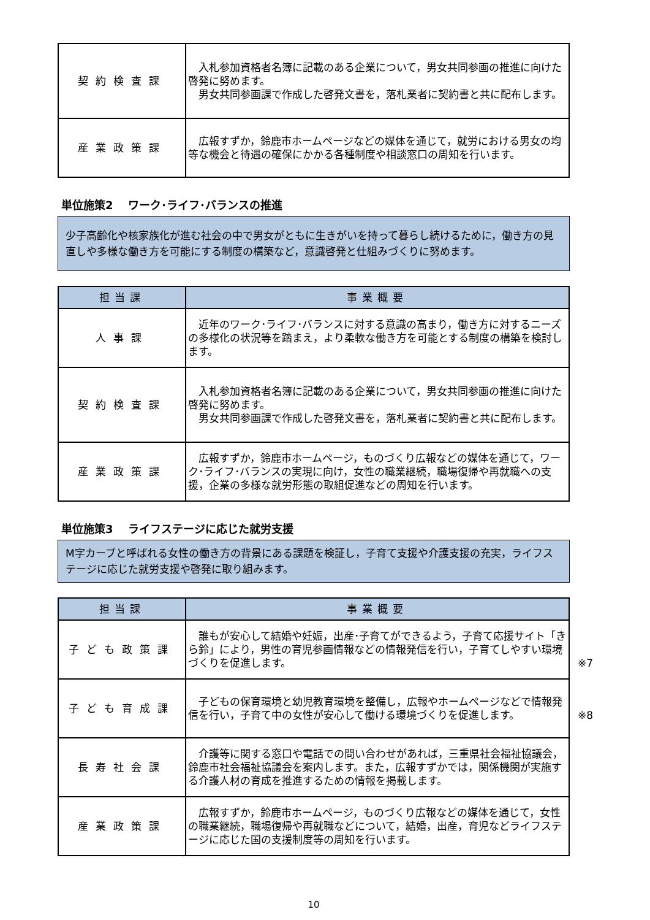| 契約検査課 | 入札参加資格者名簿に記載のある企業について，男女共同参画の推進に向けた啓発に努めます。 男女共同参画課で作成した啓発文書を，落札業者に契約書と共に配布します。 |
| 産業政策課 | 広報すずか，鈴鹿市ホームページなどの媒体を通じて，就労における男女の均等な機会と待遇の確保にかかる各種制度や相談窓口の周知を行います。 |
単位施策2　 ワーク･ライフ･バランスの推進
少子高齢化や核家族化が進む社会の中で男女がともに生きがいを持って暮らし続けるために，働き方の見直しや多様な働き方を可能にする制度の構築など，意識啓発と仕組みづくりに努めます。
| 担当課 | 事業概要 |
| --- | --- |
| 人事課 | 近年のワーク･ライフ･バランスに対する意識の高まり，働き方に対するニーズの多様化の状況等を踏まえ，より柔軟な働き方を可能とする制度の構築を検討します。 |
| 契約検査課 | 入札参加資格者名簿に記載のある企業について，男女共同参画の推進に向けた啓発に努めます。 男女共同参画課で作成した啓発文書を，落札業者に契約書と共に配布します。 |
| 産業政策課 | 広報すずか，鈴鹿市ホームページ，ものづくり広報などの媒体を通じて，ワーク･ライフ･バランスの実現に向け，女性の職業継続，職場復帰や再就職への支援，企業の多様な就労形態の取組促進などの周知を行います。 |
単位施策3　 ライフステージに応じた就労支援
M字カーブと呼ばれる女性の働き方の背景にある課題を検証し，子育て支援や介護支援の充実，ライフステージに応じた就労支援や啓発に取り組みます。
| 担当課 | 事業概要 |
| --- | --- |
| 子ども政策課 | 誰もが安心して結婚や妊娠，出産･子育てができるよう，子育て応援サイト「きら鈴」により，男性の育児参画情報などの情報発信を行い，子育てしやすい環境づくりを促進します。 ※7 |
| 子ども育成課 | 子どもの保育環境と幼児教育環境を整備し，広報やホームページなどで情報発信を行い，子育て中の女性が安心して働ける環境づくりを促進します。 ※8 |
| 長寿社会課 | 介護等に関する窓口や電話での問い合わせがあれば，三重県社会福祉協議会，鈴鹿市社会福祉協議会を案内します。また，広報すずかでは，関係機関が実施する介護人材の育成を推進するための情報を掲載します。 |
| 産業政策課 | 広報すずか，鈴鹿市ホームページ，ものづくり広報などの媒体を通じて，女性の職業継続，職場復帰や再就職などについて，結婚，出産，育児などライフステージに応じた国の支援制度等の周知を行います。 |
10